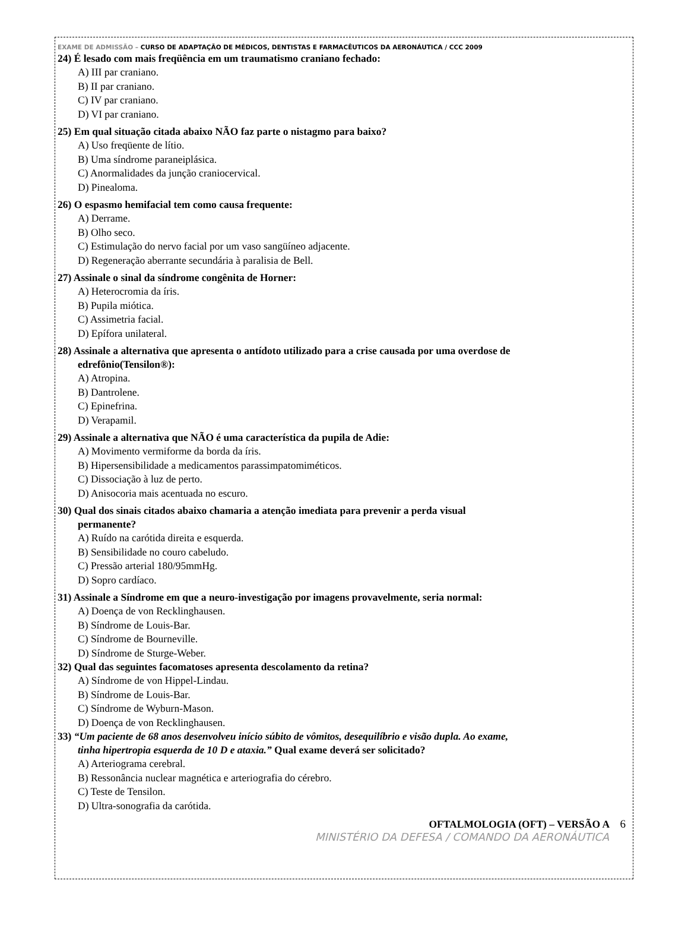EXAME DE ADMISSÃO – CURSO DE ADAPTAÇÃO DE MÉDICOS, DENTISTAS E FARMACÊUTICOS DA AERONÁUTICA / CCC 2009
24) É lesado com mais freqüência em um traumatismo craniano fechado:
A) III par craniano.
B) II par craniano.
C) IV par craniano.
D) VI par craniano.
25) Em qual situação citada abaixo NÃO faz parte o nistagmo para baixo?
A) Uso freqüente de lítio.
B) Uma síndrome paraneiplásica.
C) Anormalidades da junção craniocervical.
D) Pinealoma.
26) O espasmo hemifacial tem como causa frequente:
A) Derrame.
B) Olho seco.
C) Estimulação do nervo facial por um vaso sangüíneo adjacente.
D) Regeneração aberrante secundária à paralisia de Bell.
27) Assinale o sinal da síndrome congênita de Horner:
A) Heterocromia da íris.
B) Pupila miótica.
C) Assimetria facial.
D) Epífora unilateral.
28) Assinale a alternativa que apresenta o antídoto utilizado para a crise causada por uma overdose de
edrefônio(Tensilon®):
A) Atropina.
B) Dantrolene.
C) Epinefrina.
D) Verapamil.
29) Assinale a alternativa que NÃO é uma característica da pupila de Adie:
A) Movimento vermiforme da borda da íris.
B) Hipersensibilidade a medicamentos parassimpatomiméticos.
C) Dissociação à luz de perto.
D) Anisocoria mais acentuada no escuro.
30) Qual dos sinais citados abaixo chamaria a atenção imediata para prevenir a perda visual
permanente?
A) Ruído na carótida direita e esquerda.
B) Sensibilidade no couro cabeludo.
C) Pressão arterial 180/95mmHg.
D) Sopro cardíaco.
31) Assinale a Síndrome em que a neuro-investigação por imagens provavelmente, seria normal:
A) Doença de von Recklinghausen.
B) Síndrome de Louis-Bar.
C) Síndrome de Bourneville.
D) Síndrome de Sturge-Weber.
32) Qual das seguintes facomatoses apresenta descolamento da retina?
A) Síndrome de von Hippel-Lindau.
B) Síndrome de Louis-Bar.
C) Síndrome de Wyburn-Mason.
D) Doença de von Recklinghausen.
33) “Um paciente de 68 anos desenvolveu início súbito de vômitos, desequilíbrio e visão dupla. Ao exame,
tinha hipertropia esquerda de 10 D e ataxia.” Qual exame deverá ser solicitado?
A) Arteriograma cerebral.
B) Ressonância nuclear magnética e arteriografia do cérebro.
C) Teste de Tensilon.
D) Ultra-sonografia da carótida.
OFTALMOLOGIA (OFT) – VERSÃO A 6
MINISTÉRIO DA DEFESA / COMANDO DA AERONÁUTICA